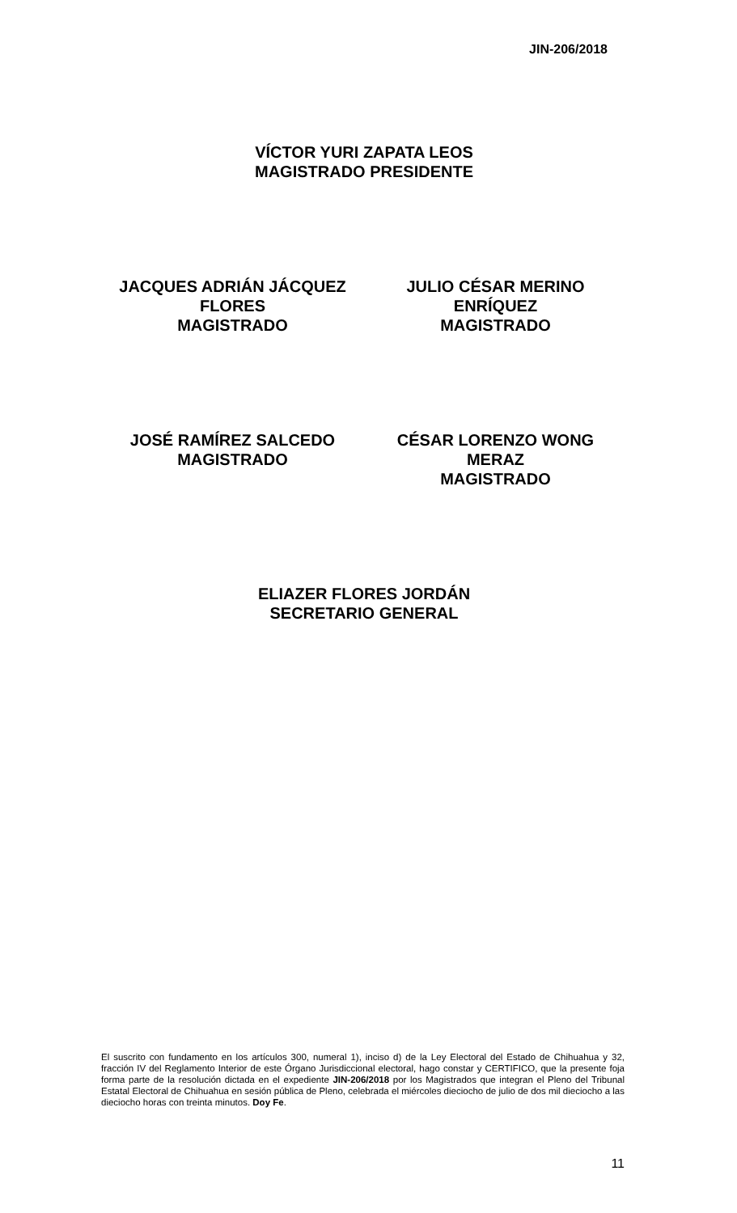JIN-206/2018
VÍCTOR YURI ZAPATA LEOS
MAGISTRADO PRESIDENTE
JACQUES ADRIÁN JÁCQUEZ
FLORES
MAGISTRADO
JULIO CÉSAR MERINO
ENRÍQUEZ
MAGISTRADO
JOSÉ RAMÍREZ SALCEDO
MAGISTRADO
CÉSAR LORENZO WONG
MERAZ
MAGISTRADO
ELIAZER FLORES JORDÁN
SECRETARIO GENERAL
El suscrito con fundamento en los artículos 300, numeral 1), inciso d) de la Ley Electoral del Estado de Chihuahua y 32, fracción IV del Reglamento Interior de este Órgano Jurisdiccional electoral, hago constar y CERTIFICO, que la presente foja forma parte de la resolución dictada en el expediente JIN-206/2018 por los Magistrados que integran el Pleno del Tribunal Estatal Electoral de Chihuahua en sesión pública de Pleno, celebrada el miércoles dieciocho de julio de dos mil dieciocho a las dieciocho horas con treinta minutos. Doy Fe.
11